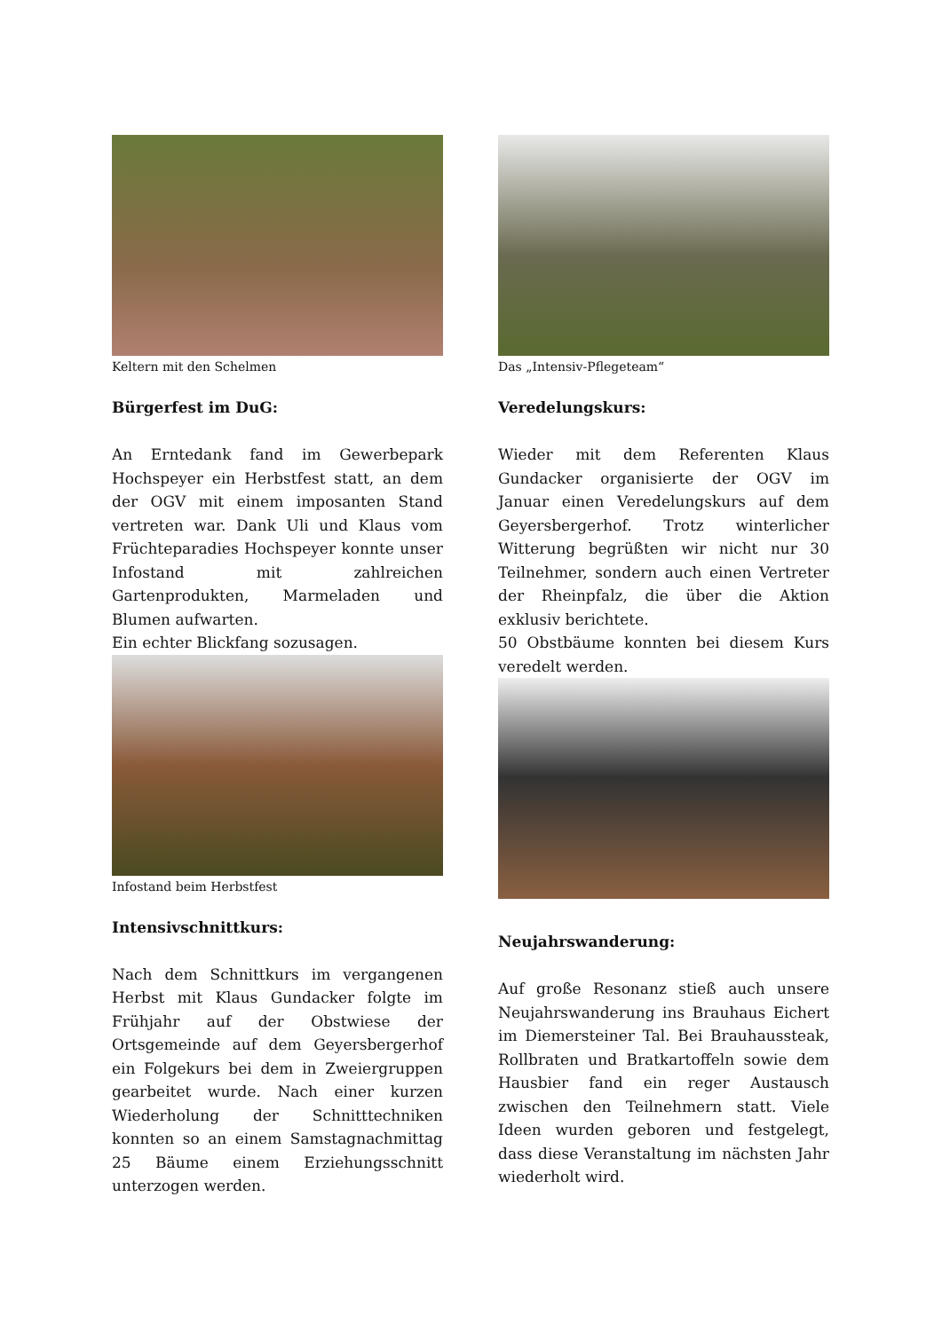Keltern mit den Schelmen
Bürgerfest im DuG:
An Erntedank fand im Gewerbepark Hochspeyer ein Herbstfest statt, an dem der OGV mit einem imposanten Stand vertreten war. Dank Uli und Klaus vom Früchteparadies Hochspeyer konnte unser Infostand mit zahlreichen Gartenprodukten, Marmeladen und Blumen aufwarten.
Ein echter Blickfang sozusagen.
Infostand beim Herbstfest
Intensivschnittkurs:
Nach dem Schnittkurs im vergangenen Herbst mit Klaus Gundacker folgte im Frühjahr auf der Obstwiese der Ortsgemeinde auf dem Geyersbergerhof ein Folgekurs bei dem in Zweiergruppen gearbeitet wurde. Nach einer kurzen Wiederholung der Schnitttechniken konnten so an einem Samstagnachmittag 25 Bäume einem Erziehungsschnitt unterzogen werden.
Das „Intensiv-Pflegeteam“
Veredelungskurs:
Wieder mit dem Referenten Klaus Gundacker organisierte der OGV im Januar einen Veredelungskurs auf dem Geyersbergerhof. Trotz winterlicher Witterung begrüßten wir nicht nur 30 Teilnehmer, sondern auch einen Vertreter der Rheinpfalz, die über die Aktion exklusiv berichtete.
50 Obstbäume konnten bei diesem Kurs veredelt werden.
Neujahrswanderung:
Auf große Resonanz stieß auch unsere Neujahrswanderung ins Brauhaus Eichert im Diemersteiner Tal. Bei Brauhaussteak, Rollbraten und Bratkartoffeln sowie dem Hausbier fand ein reger Austausch zwischen den Teilnehmern statt. Viele Ideen wurden geboren und festgelegt, dass diese Veranstaltung im nächsten Jahr wiederholt wird.